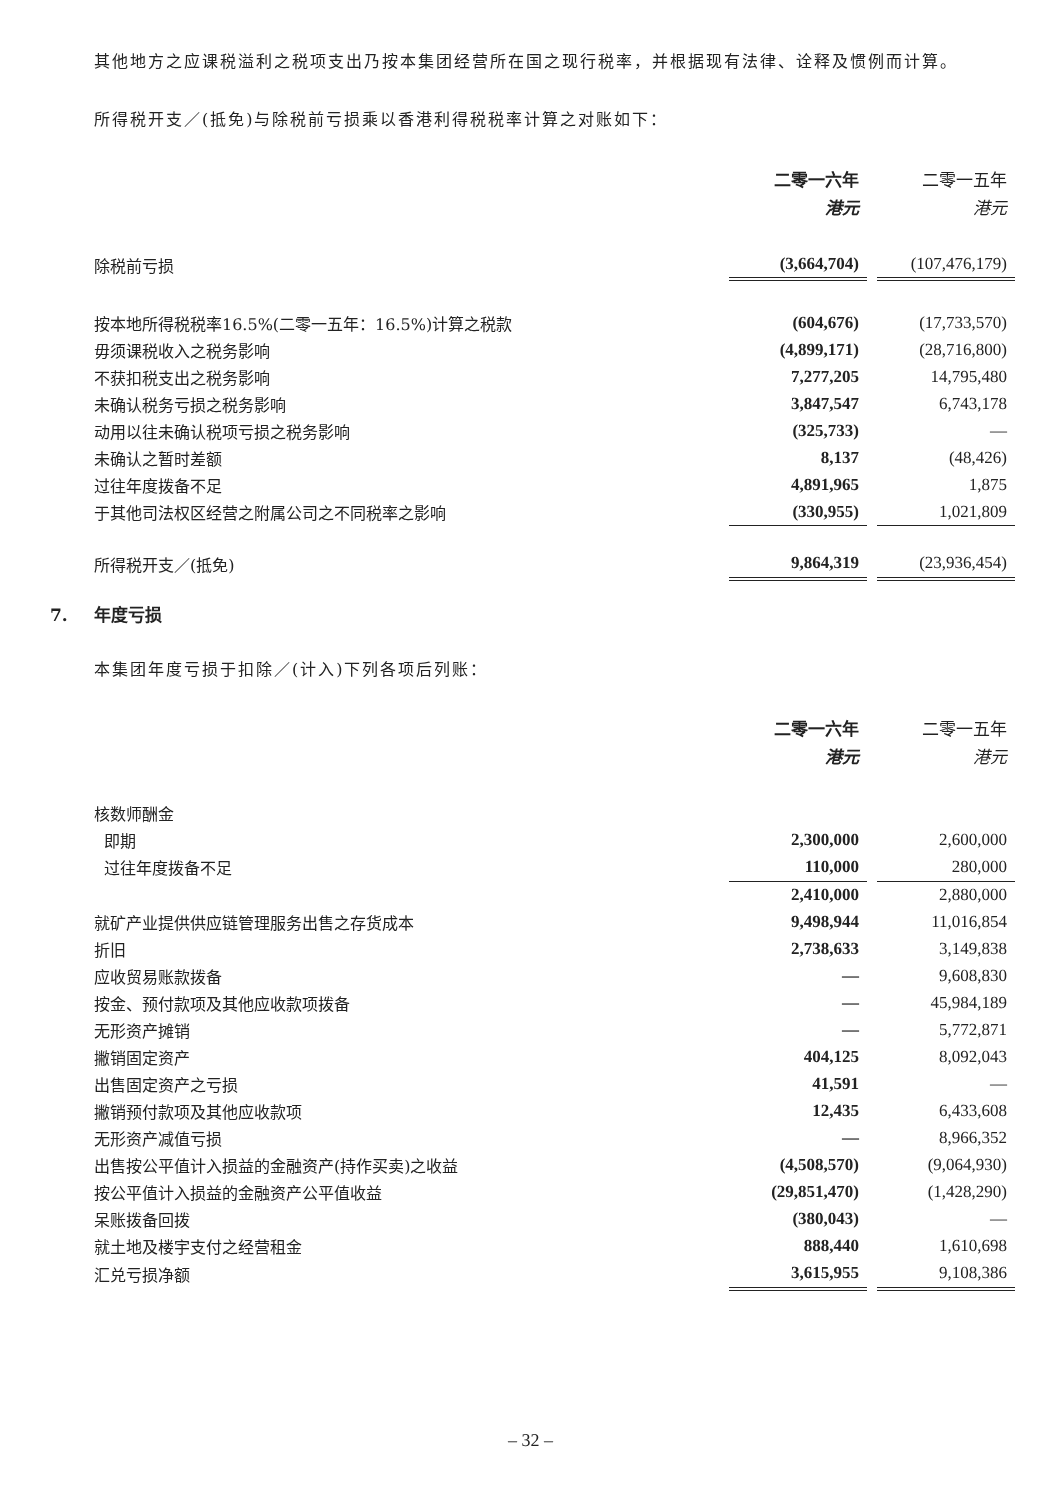其他地方之应课税溢利之税项支出乃按本集团经营所在国之现行税率，并根据现有法律、诠释及惯例而计算。
所得税开支／(抵免)与除税前亏损乘以香港利得税税率计算之对账如下：
| | 二零一六年 | | 二零一五年 |
| | 港元 | | 港元 |
| 除税前亏损 | (3,664,704) | | (107,476,179) |
| 按本地所得税税率16.5%(二零一五年：16.5%)计算之税款 | (604,676) | | (17,733,570) |
| 毋须课税收入之税务影响 | (4,899,171) | | (28,716,800) |
| 不获扣税支出之税务影响 | 7,277,205 | | 14,795,480 |
| 未确认税务亏损之税务影响 | 3,847,547 | | 6,743,178 |
| 动用以往未确认税项亏损之税务影响 | (325,733) | | — |
| 未确认之暂时差额 | 8,137 | | (48,426) |
| 过往年度拨备不足 | 4,891,965 | | 1,875 |
| 于其他司法权区经营之附属公司之不同税率之影响 | (330,955) | | 1,021,809 |
| 所得税开支／(抵免) | 9,864,319 | | (23,936,454) |
7. 年度亏损
本集团年度亏损于扣除／(计入)下列各项后列账：
| | 二零一六年 | | 二零一五年 |
| | 港元 | | 港元 |
| 核数师酬金 | | | |
| 即期 | 2,300,000 | | 2,600,000 |
| 过往年度拨备不足 | 110,000 | | 280,000 |
| | 2,410,000 | | 2,880,000 |
| 就矿产业提供供应链管理服务出售之存货成本 | 9,498,944 | | 11,016,854 |
| 折旧 | 2,738,633 | | 3,149,838 |
| 应收贸易账款拨备 | — | | 9,608,830 |
| 按金、预付款项及其他应收款项拨备 | — | | 45,984,189 |
| 无形资产摊销 | — | | 5,772,871 |
| 撇销固定资产 | 404,125 | | 8,092,043 |
| 出售固定资产之亏损 | 41,591 | | — |
| 撇销预付款项及其他应收款项 | 12,435 | | 6,433,608 |
| 无形资产减值亏损 | — | | 8,966,352 |
| 出售按公平值计入损益的金融资产(持作买卖)之收益 | (4,508,570) | | (9,064,930) |
| 按公平值计入损益的金融资产公平值收益 | (29,851,470) | | (1,428,290) |
| 呆账拨备回拨 | (380,043) | | — |
| 就土地及楼宇支付之经营租金 | 888,440 | | 1,610,698 |
| 汇兑亏损净额 | 3,615,955 | | 9,108,386 |
– 32 –